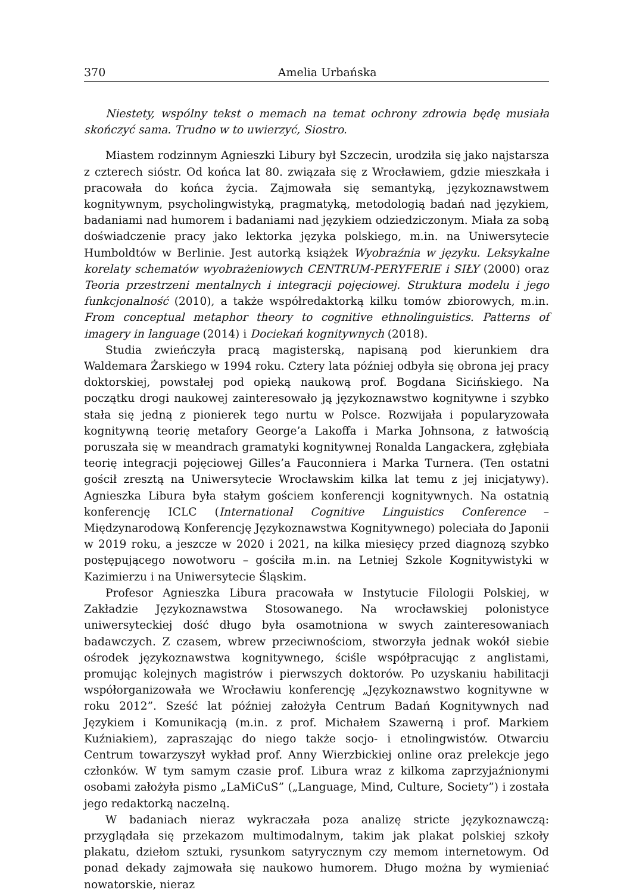370 Amelia Urbańska
Niestety, wspólny tekst o memach na temat ochrony zdrowia będę musiała skończyć sama. Trudno w to uwierzyć, Siostro.
Miastem rodzinnym Agnieszki Libury był Szczecin, urodziła się jako najstarsza z czterech sióstr. Od końca lat 80. związała się z Wrocławiem, gdzie mieszkała i pracowała do końca życia. Zajmowała się semantyką, językoznawstwem kognitywnym, psycholingwistyką, pragmatyką, metodologią badań nad językiem, badaniami nad humorem i badaniami nad językiem odziedziczonym. Miała za sobą doświadczenie pracy jako lektorka języka polskiego, m.in. na Uniwersytecie Humboldtów w Berlinie. Jest autorką książek Wyobraźnia w języku. Leksykalne korelaty schematów wyobrażeniowych CENTRUM-PERYFERIE i SIŁY (2000) oraz Teoria przestrzeni mentalnych i integracji pojęciowej. Struktura modelu i jego funkcjonalność (2010), a także współredaktorką kilku tomów zbiorowych, m.in. From conceptual metaphor theory to cognitive ethnolinguistics. Patterns of imagery in language (2014) i Dociekań kognitywnych (2018).
Studia zwieńczyła pracą magisterską, napisaną pod kierunkiem dra Waldemara Żarskiego w 1994 roku. Cztery lata później odbyła się obrona jej pracy doktorskiej, powstałej pod opieką naukową prof. Bogdana Sicińskiego. Na początku drogi naukowej zainteresowało ją językoznawstwo kognitywne i szybko stała się jedną z pionierek tego nurtu w Polsce. Rozwijała i popularyzowała kognitywną teorię metafory George’a Lakoffa i Marka Johnsona, z łatwością poruszała się w meandrach gramatyki kognitywnej Ronalda Langackera, zgłębiała teorię integracji pojęciowej Gilles’a Fauconniera i Marka Turnera. (Ten ostatni gościł zresztą na Uniwersytecie Wrocławskim kilka lat temu z jej inicjatywy). Agnieszka Libura była stałym gościem konferencji kognitywnych. Na ostatnią konferencję ICLC (International Cognitive Linguistics Conference – Międzynarodową Konferencję Językoznawstwa Kognitywnego) poleciała do Japonii w 2019 roku, a jeszcze w 2020 i 2021, na kilka miesięcy przed diagnozą szybko postępującego nowotworu – gościła m.in. na Letniej Szkole Kognitywistyki w Kazimierzu i na Uniwersytecie Śląskim.
Profesor Agnieszka Libura pracowała w Instytucie Filologii Polskiej, w Zakładzie Językoznawstwa Stosowanego. Na wrocławskiej polonistyce uniwersyteckiej dość długo była osamotniona w swych zainteresowaniach badawczych. Z czasem, wbrew przeciwnościom, stworzyła jednak wokół siebie ośrodek językoznawstwa kognitywnego, ściśle współpracując z anglistami, promując kolejnych magistrów i pierwszych doktorów. Po uzyskaniu habilitacji współorganizowała we Wrocławiu konferencję „Językoznawstwo kognitywne w roku 2012”. Sześć lat później założyła Centrum Badań Kognitywnych nad Językiem i Komunikacją (m.in. z prof. Michałem Szawerną i prof. Markiem Kuźniakiem), zapraszając do niego także socjo- i etnolingwistów. Otwarciu Centrum towarzyszył wykład prof. Anny Wierzbickiej online oraz prelekcje jego członków. W tym samym czasie prof. Libura wraz z kilkoma zaprzyjaźnionymi osobami założyła pismo „LaMiCuS” („Language, Mind, Culture, Society”) i została jego redaktorką naczelną.
W badaniach nieraz wykraczała poza analizę stricte językoznawczą: przyglądała się przekazom multimodalnym, takim jak plakat polskiej szkoły plakatu, dziełom sztuki, rysunkom satyrycznym czy memom internetowym. Od ponad dekady zajmowała się naukowo humorem. Długo można by wymieniać nowatorskie, nieraz